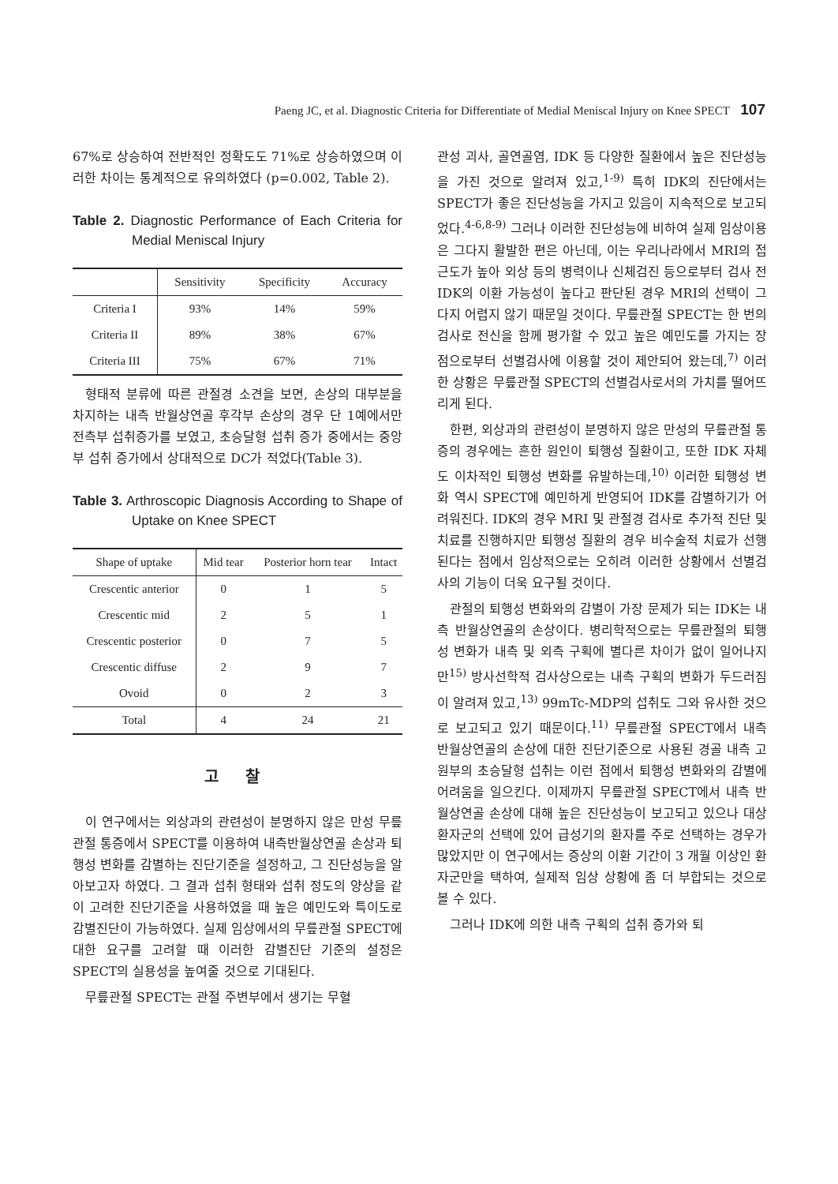Paeng JC, et al. Diagnostic Criteria for Differentiate of Medial Meniscal Injury on Knee SPECT 107
67%로 상승하여 전반적인 정확도도 71%로 상승하였으며 이러한 차이는 통계적으로 유의하였다 (p=0.002, Table 2).
Table 2. Diagnostic Performance of Each Criteria for Medial Meniscal Injury
| | Sensitivity | Specificity | Accuracy |
| --- | --- | --- | --- |
| Criteria I | 93% | 14% | 59% |
| Criteria II | 89% | 38% | 67% |
| Criteria III | 75% | 67% | 71% |
형태적 분류에 따른 관절경 소견을 보면, 손상의 대부분을 차지하는 내측 반월상연골 후각부 손상의 경우 단 1예에서만 전측부 섭취증가를 보였고, 초승달형 섭취 증가 중에서는 중앙부 섭취 증가에서 상대적으로 DC가 적었다(Table 3).
Table 3. Arthroscopic Diagnosis According to Shape of Uptake on Knee SPECT
| Shape of uptake | Mid tear | Posterior horn tear | Intact |
| --- | --- | --- | --- |
| Crescentic anterior | 0 | 1 | 5 |
| Crescentic mid | 2 | 5 | 1 |
| Crescentic posterior | 0 | 7 | 5 |
| Crescentic diffuse | 2 | 9 | 7 |
| Ovoid | 0 | 2 | 3 |
| Total | 4 | 24 | 21 |
고 찰
이 연구에서는 외상과의 관련성이 분명하지 않은 만성 무릎관절 통증에서 SPECT를 이용하여 내측반월상연골 손상과 퇴행성 변화를 감별하는 진단기준을 설정하고, 그 진단성능을 알아보고자 하였다. 그 결과 섭취 형태와 섭취 정도의 양상을 같이 고려한 진단기준을 사용하였을 때 높은 예민도와 특이도로 감별진단이 가능하였다. 실제 임상에서의 무릎관절 SPECT에 대한 요구를 고려할 때 이러한 감별진단 기준의 설정은 SPECT의 실용성을 높여줄 것으로 기대된다.
무릎관절 SPECT는 관절 주변부에서 생기는 무혈
관성 괴사, 골연골염, IDK 등 다양한 질환에서 높은 진단성능을 가진 것으로 알려져 있고,<sup>1-9)</sup> 특히 IDK의 진단에서는 SPECT가 좋은 진단성능을 가지고 있음이 지속적으로 보고되었다.<sup>4-6,8-9)</sup> 그러나 이러한 진단성능에 비하여 실제 임상이용은 그다지 활발한 편은 아닌데, 이는 우리나라에서 MRI의 접근도가 높아 외상 등의 병력이나 신체검진 등으로부터 검사 전 IDK의 이환 가능성이 높다고 판단된 경우 MRI의 선택이 그다지 어렵지 않기 때문일 것이다. 무릎관절 SPECT는 한 번의 검사로 전신을 함께 평가할 수 있고 높은 예민도를 가지는 장점으로부터 선별검사에 이용할 것이 제안되어 왔는데,<sup>7)</sup> 이러한 상황은 무릎관절 SPECT의 선별검사로서의 가치를 떨어뜨리게 된다.
한편, 외상과의 관련성이 분명하지 않은 만성의 무릎관절 통증의 경우에는 흔한 원인이 퇴행성 질환이고, 또한 IDK 자체도 이차적인 퇴행성 변화를 유발하는데,<sup>10)</sup> 이러한 퇴행성 변화 역시 SPECT에 예민하게 반영되어 IDK를 감별하기가 어려워진다. IDK의 경우 MRI 및 관절경 검사로 추가적 진단 및 치료를 진행하지만 퇴행성 질환의 경우 비수술적 치료가 선행된다는 점에서 임상적으로는 오히려 이러한 상황에서 선별검사의 기능이 더욱 요구될 것이다.
관절의 퇴행성 변화와의 감별이 가장 문제가 되는 IDK는 내측 반월상연골의 손상이다. 병리학적으로는 무릎관절의 퇴행성 변화가 내측 및 외측 구획에 별다른 차이가 없이 일어나지만<sup>15)</sup> 방사선학적 검사상으로는 내측 구획의 변화가 두드러짐이 알려져 있고,<sup>13)</sup> 99mTc-MDP의 섭취도 그와 유사한 것으로 보고되고 있기 때문이다.<sup>11)</sup> 무릎관절 SPECT에서 내측 반월상연골의 손상에 대한 진단기준으로 사용된 경골 내측 고원부의 초승달형 섭취는 이런 점에서 퇴행성 변화와의 감별에 어려움을 일으킨다. 이제까지 무릎관절 SPECT에서 내측 반월상연골 손상에 대해 높은 진단성능이 보고되고 있으나 대상 환자군의 선택에 있어 급성기의 환자를 주로 선택하는 경우가 많았지만 이 연구에서는 증상의 이환 기간이 3 개월 이상인 환자군만을 택하여, 실제적 임상 상황에 좀 더 부합되는 것으로 볼 수 있다.
그러나 IDK에 의한 내측 구획의 섭취 증가와 퇴